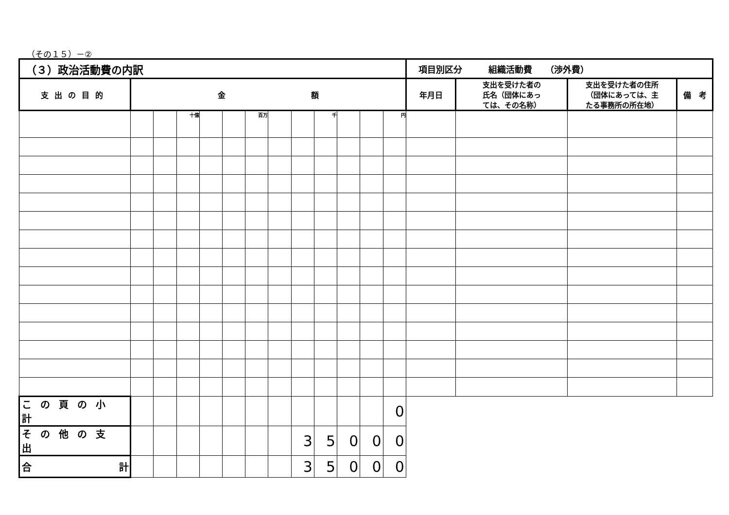（その１５）－②
| （３）政治活動費の内訳 | | | | | | | | | | | | | 項目別区分 組織活動費 （渉外費） | | | |
| --- | --- | --- | --- | --- | --- | --- | --- | --- | --- | --- | --- | --- | --- | --- | --- | --- |
| 支出の目的 | 金 額 | | | | | | | | | | | | 年月日 | 支出を受けた者の 氏名（団体にあっ ては、その名称） | 支出を受けた者の住所 （団体にあっては、主 たる事務所の所在地） | 備 考 |
| | | | 十億 | | | 百万 | | | 千 | | | 円 | | | | |
| この頁の小計 | | | | | | | | | | | | 0 | | | | |
| その他の支出 | | | | | | | | 3 | 5 | 0 | 0 | 0 | | | | |
| 合 計 | | | | | | | | 3 | 5 | 0 | 0 | 0 | | | | |